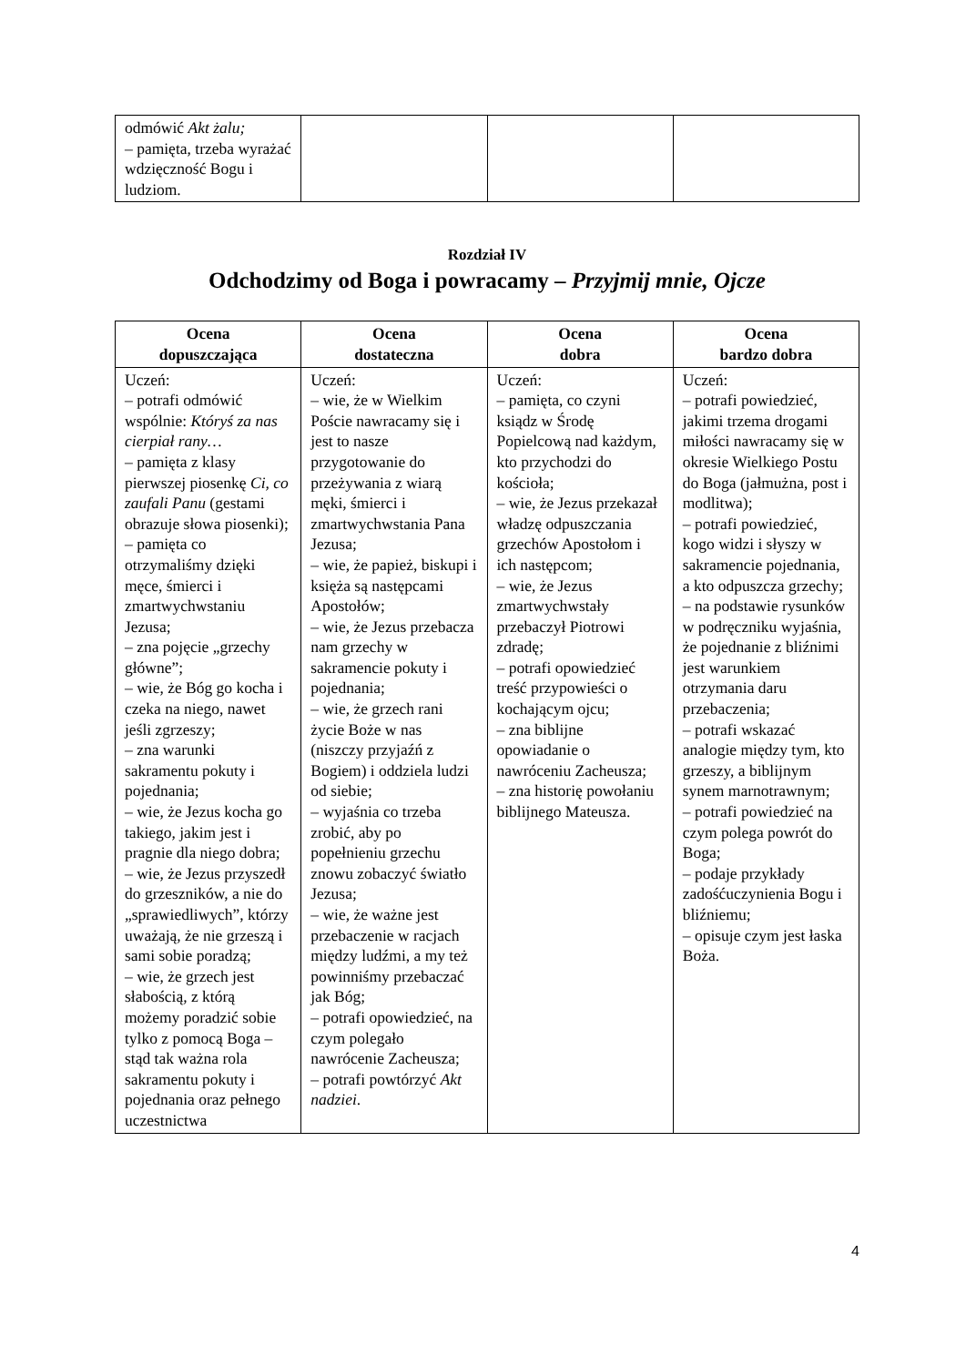| odmówić Akt żalu; – pamięta, trzeba wyrażać wdzięczność Bogu i ludziom. | | | |
Rozdział IV
Odchodzimy od Boga i powracamy – Przyjmij mnie, Ojcze
| Ocena dopuszczająca | Ocena dostateczna | Ocena dobra | Ocena bardzo dobra |
| --- | --- | --- | --- |
| Uczeń: – potrafi odmówić wspólnie: Któryś za nas cierpiał rany… – pamięta z klasy pierwszej piosenkę Ci, co zaufali Panu (gestami obrazuje słowa piosenki); – pamięta co otrzymaliśmy dzięki męce, śmierci i zmartwychwstaniu Jezusa; – zna pojęcie „grzechy główne”; – wie, że Bóg go kocha i czeka na niego, nawet jeśli zgrzeszy; – zna warunki sakramentu pokuty i pojednania; – wie, że Jezus kocha go takiego, jakim jest i pragnie dla niego dobra; – wie, że Jezus przyszedł do grzeszników, a nie do „sprawiedliwych”, którzy uważają, że nie grzeszą i sami sobie poradzą; – wie, że grzech jest słabością, z którą możemy poradzić sobie tylko z pomocą Boga – stąd tak ważna rola sakramentu pokuty i pojednania oraz pełnego uczestnictwa | Uczeń: – wie, że w Wielkim Poście nawracamy się i jest to nasze przygotowanie do przeżywania z wiarą męki, śmierci i zmartwychwstania Pana Jezusa; – wie, że papież, biskupi i księża są następcami Apostołów; – wie, że Jezus przebacza nam grzechy w sakramencie pokuty i pojednania; – wie, że grzech rani życie Boże w nas (niszczy przyjaźń z Bogiem) i oddziela ludzi od siebie; – wyjaśnia co trzeba zrobić, aby po popełnieniu grzechu znowu zobaczyć światło Jezusa; – wie, że ważne jest przebaczenie w racjach między ludźmi, a my też powinniśmy przebaczać jak Bóg; – potrafi opowiedzieć, na czym polegało nawrócenie Zacheusza; – potrafi powtórzyć Akt nadziei . | Uczeń: – pamięta, co czyni ksiądz w Środę Popielcową nad każdym, kto przychodzi do kościoła; – wie, że Jezus przekazał władzę odpuszczania grzechów Apostołom i ich następcom; – wie, że Jezus zmartwychwstały przebaczył Piotrowi zdradę; – potrafi opowiedzieć treść przypowieści o kochającym ojcu; – zna biblijne opowiadanie o nawróceniu Zacheusza; – zna historię powołaniu biblijnego Mateusza. | Uczeń: – potrafi powiedzieć, jakimi trzema drogami miłości nawracamy się w okresie Wielkiego Postu do Boga (jałmużna, post i modlitwa); – potrafi powiedzieć, kogo widzi i słyszy w sakramencie pojednania, a kto odpuszcza grzechy; – na podstawie rysunków w podręczniku wyjaśnia, że pojednanie z bliźnimi jest warunkiem otrzymania daru przebaczenia; – potrafi wskazać analogie między tym, kto grzeszy, a biblijnym synem marnotrawnym; – potrafi powiedzieć na czym polega powrót do Boga; – podaje przykłady zadośćuczynienia Bogu i bliźniemu; – opisuje czym jest łaska Boża. |
4